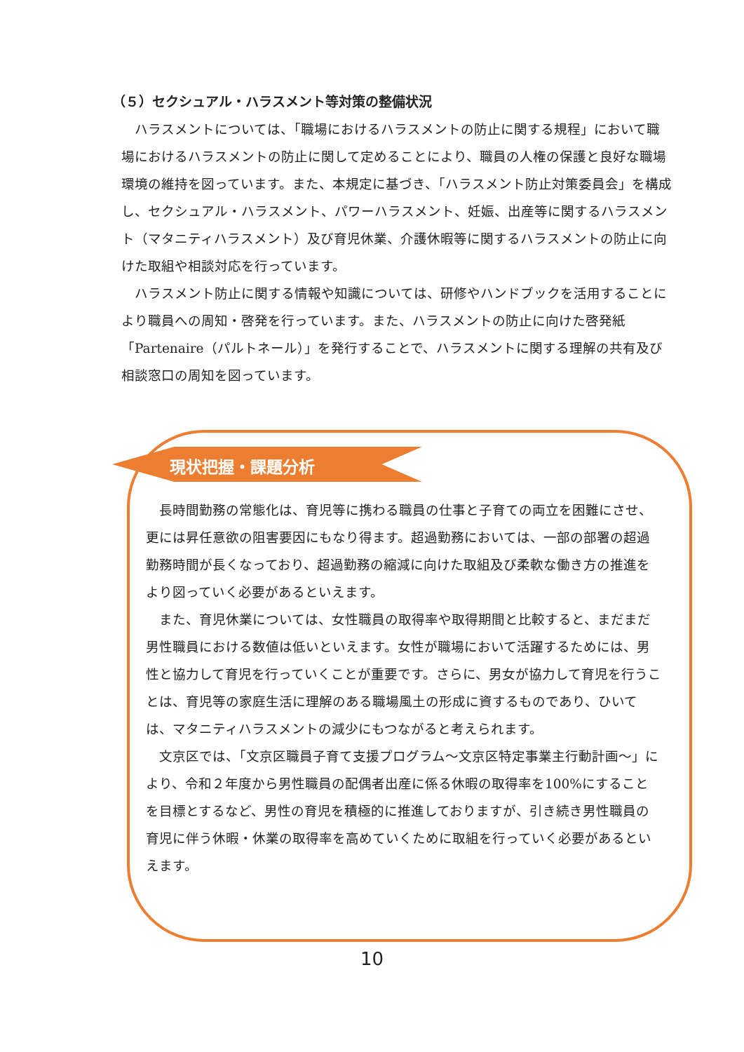（５）セクシュアル・ハラスメント等対策の整備状況
ハラスメントについては、「職場におけるハラスメントの防止に関する規程」において職場におけるハラスメントの防止に関して定めることにより、職員の人権の保護と良好な職場環境の維持を図っています。また、本規定に基づき、「ハラスメント防止対策委員会」を構成し、セクシュアル・ハラスメント、パワーハラスメント、妊娠、出産等に関するハラスメント（マタニティハラスメント）及び育児休業、介護休暇等に関するハラスメントの防止に向けた取組や相談対応を行っています。
ハラスメント防止に関する情報や知識については、研修やハンドブックを活用することにより職員への周知・啓発を行っています。また、ハラスメントの防止に向けた啓発紙「Partenaire（パルトネール）」を発行することで、ハラスメントに関する理解の共有及び相談窓口の周知を図っています。
現状把握・課題分析
長時間勤務の常態化は、育児等に携わる職員の仕事と子育ての両立を困難にさせ、更には昇任意欲の阻害要因にもなり得ます。超過勤務においては、一部の部署の超過勤務時間が長くなっており、超過勤務の縮減に向けた取組及び柔軟な働き方の推進をより図っていく必要があるといえます。
また、育児休業については、女性職員の取得率や取得期間と比較すると、まだまだ男性職員における数値は低いといえます。女性が職場において活躍するためには、男性と協力して育児を行っていくことが重要です。さらに、男女が協力して育児を行うことは、育児等の家庭生活に理解のある職場風土の形成に資するものであり、ひいては、マタニティハラスメントの減少にもつながると考えられます。
文京区では、「文京区職員子育て支援プログラム～文京区特定事業主行動計画～」により、令和２年度から男性職員の配偶者出産に係る休暇の取得率を100%にすることを目標とするなど、男性の育児を積極的に推進しておりますが、引き続き男性職員の育児に伴う休暇・休業の取得率を高めていくために取組を行っていく必要があるといえます。
10